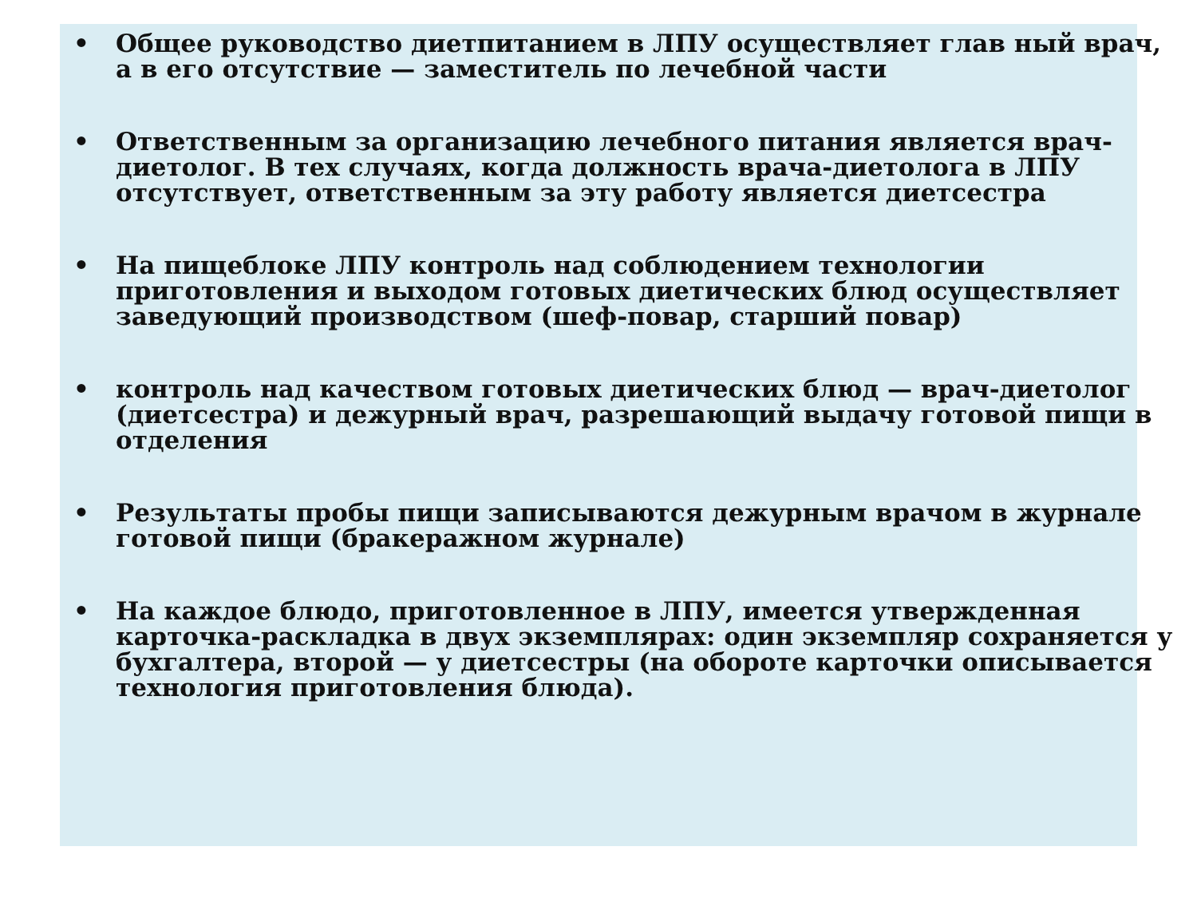• Общее руководство диетпитанием в ЛПУ осуществляет глав ный врач, а в его отсутствие — заместитель по лечебной части
• Ответственным за организацию лечебного питания является врач-диетолог. В тех случаях, когда должность врача-диетолога в ЛПУ отсутствует, ответственным за эту работу является диетсестра
• На пищеблоке ЛПУ контроль над соблюдением технологии приготовления и выходом готовых диетических блюд осуществляет заведующий производством (шеф-повар, старший повар)
• контроль над качеством готовых диетических блюд — врач-диетолог (диетсестра) и дежурный врач, разрешающий выдачу готовой пищи в отделения
• Результаты пробы пищи записываются дежурным врачом в журнале готовой пищи (бракеражном журнале)
• На каждое блюдо, приготовленное в ЛПУ, имеется утвержденная карточка-раскладка в двух экземплярах: один экземпляр сохраняется у бухгалтера, второй — у диетсестры (на обороте карточки описывается технология приготовления блюда).